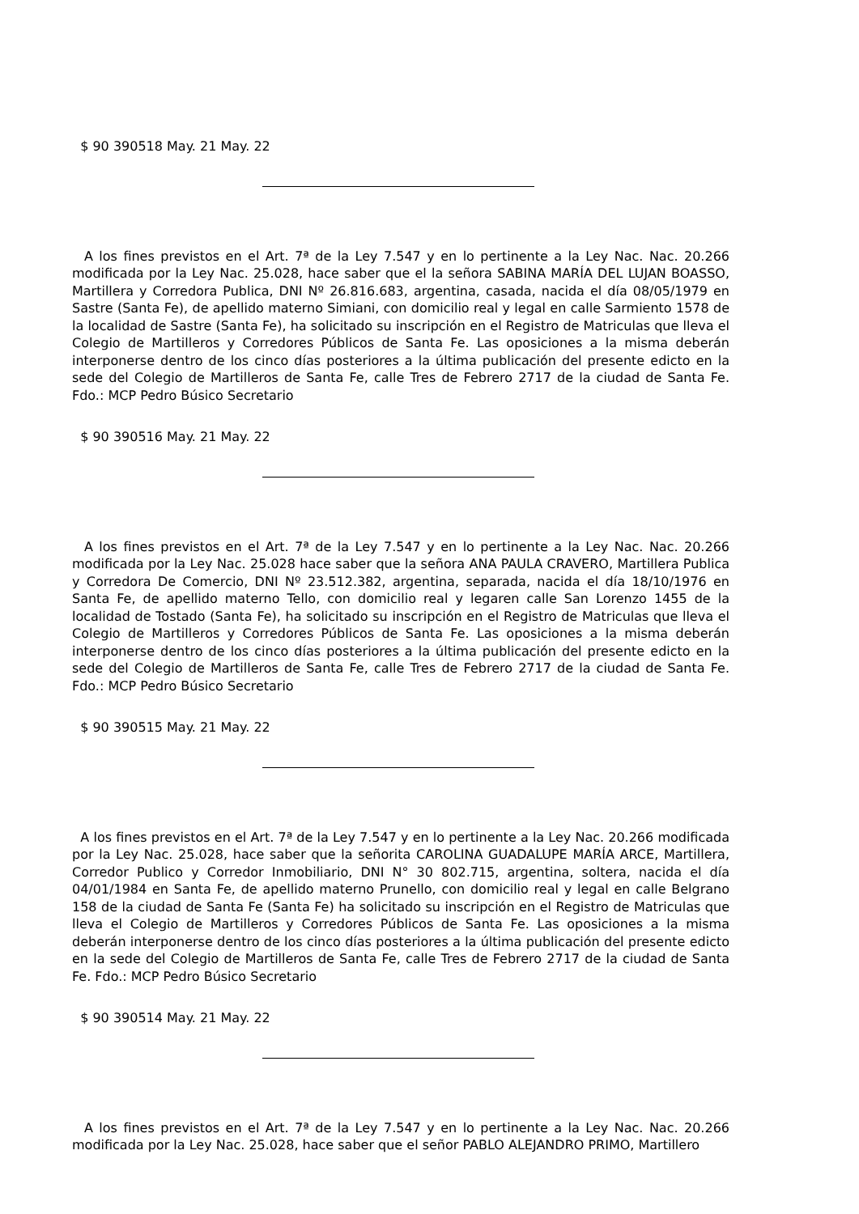$ 90 390518 May. 21 May. 22
A los fines previstos en el Art. 7ª de la Ley 7.547 y en lo pertinente a la Ley Nac. Nac. 20.266 modificada por la Ley Nac. 25.028, hace saber que el la señora SABINA MARÍA DEL LUJAN BOASSO, Martillera y Corredora Publica, DNI Nº 26.816.683, argentina, casada, nacida el día 08/05/1979 en Sastre (Santa Fe), de apellido materno Simiani, con domicilio real y legal en calle Sarmiento 1578 de la localidad de Sastre (Santa Fe), ha solicitado su inscripción en el Registro de Matriculas que lleva el Colegio de Martilleros y Corredores Públicos de Santa Fe. Las oposiciones a la misma deberán interponerse dentro de los cinco días posteriores a la última publicación del presente edicto en la sede del Colegio de Martilleros de Santa Fe, calle Tres de Febrero 2717 de la ciudad de Santa Fe. Fdo.: MCP Pedro Búsico Secretario
$ 90 390516 May. 21 May. 22
A los fines previstos en el Art. 7ª de la Ley 7.547 y en lo pertinente a la Ley Nac. Nac. 20.266 modificada por la Ley Nac. 25.028 hace saber que la señora ANA PAULA CRAVERO, Martillera Publica y Corredora De Comercio, DNI Nº 23.512.382, argentina, separada, nacida el día 18/10/1976 en Santa Fe, de apellido materno Tello, con domicilio real y legaren calle San Lorenzo 1455 de la localidad de Tostado (Santa Fe), ha solicitado su inscripción en el Registro de Matriculas que lleva el Colegio de Martilleros y Corredores Públicos de Santa Fe. Las oposiciones a la misma deberán interponerse dentro de los cinco días posteriores a la última publicación del presente edicto en la sede del Colegio de Martilleros de Santa Fe, calle Tres de Febrero 2717 de la ciudad de Santa Fe. Fdo.: MCP Pedro Búsico Secretario
$ 90 390515 May. 21 May. 22
A los fines previstos en el Art. 7ª de la Ley 7.547 y en lo pertinente a la Ley Nac. 20.266 modificada por la Ley Nac. 25.028, hace saber que la señorita CAROLINA GUADALUPE MARÍA ARCE, Martillera, Corredor Publico y Corredor Inmobiliario, DNI N° 30 802.715, argentina, soltera, nacida el día 04/01/1984 en Santa Fe, de apellido materno Prunello, con domicilio real y legal en calle Belgrano 158 de la ciudad de Santa Fe (Santa Fe) ha solicitado su inscripción en el Registro de Matriculas que lleva el Colegio de Martilleros y Corredores Públicos de Santa Fe. Las oposiciones a la misma deberán interponerse dentro de los cinco días posteriores a la última publicación del presente edicto en la sede del Colegio de Martilleros de Santa Fe, calle Tres de Febrero 2717 de la ciudad de Santa Fe. Fdo.: MCP Pedro Búsico Secretario
$ 90 390514 May. 21 May. 22
A los fines previstos en el Art. 7ª de la Ley 7.547 y en lo pertinente a la Ley Nac. Nac. 20.266 modificada por la Ley Nac. 25.028, hace saber que el señor PABLO ALEJANDRO PRIMO, Martillero